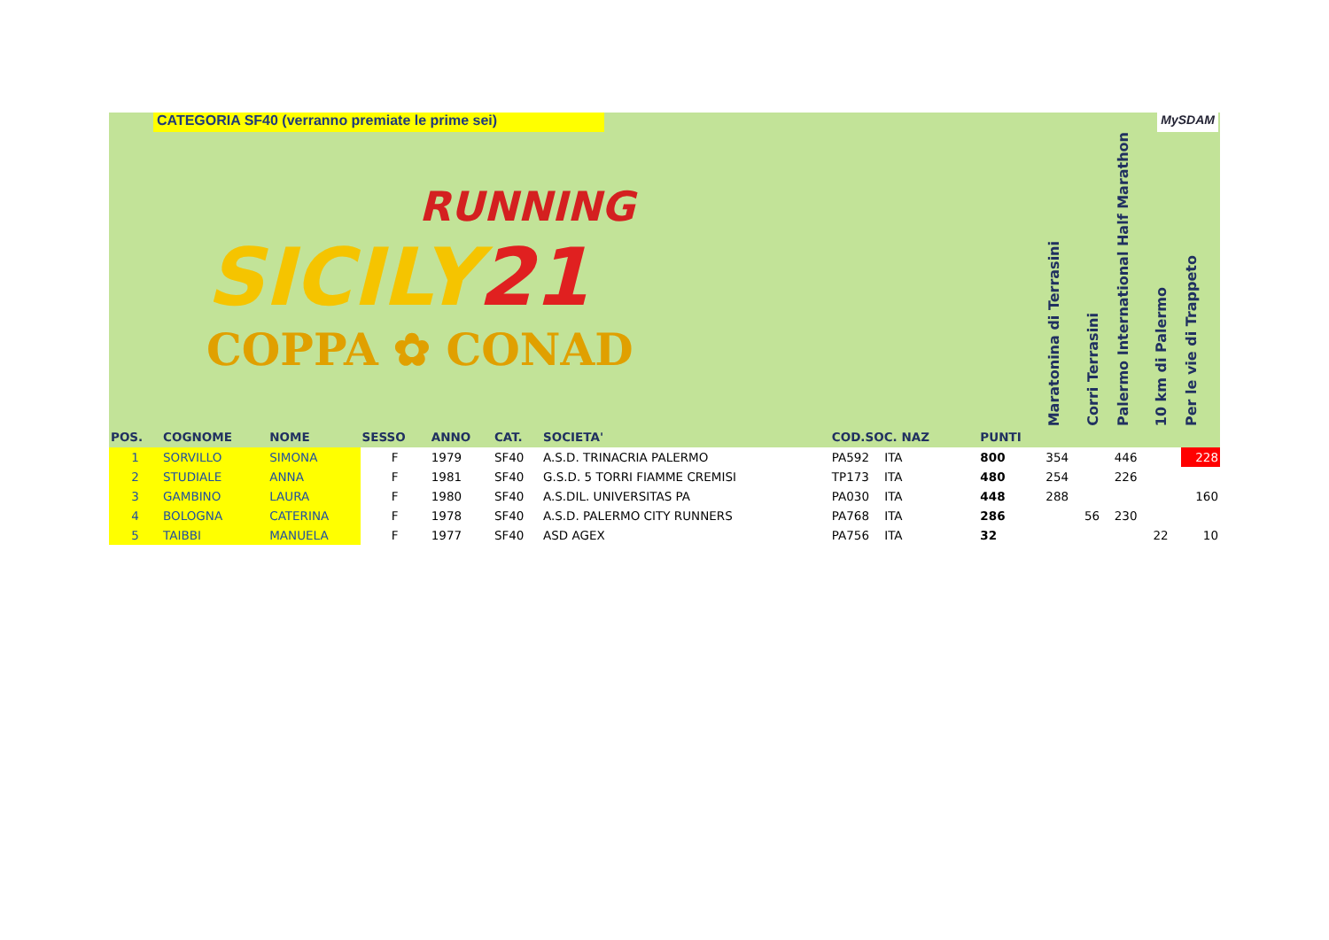CATEGORIA SF40 (verranno premiate le prime sei) MySDAM
| RUNNING SICILY 21 COPPA ✿ CONAD | | | | | | | | | Maratonina di Terrasini | Corri Terrasini | Palermo International Half Marathon | 10 km di Palermo | Per le vie di Trappeto |
| --- | --- | --- | --- | --- | --- | --- | --- | --- | --- | --- | --- | --- | --- |
| POS. | COGNOME | NOME | SESSO | ANNO | CAT. | SOCIETA' | COD.SOC. NAZ | PUNTI | | | | | |
| 1 | SORVILLO | SIMONA | F | 1979 | SF40 | A.S.D. TRINACRIA PALERMO | PA592 ITA | 800 | 354 | | 446 | | 228 |
| 2 | STUDIALE | ANNA | F | 1981 | SF40 | G.S.D. 5 TORRI FIAMME CREMISI | TP173 ITA | 480 | 254 | | 226 | | |
| 3 | GAMBINO | LAURA | F | 1980 | SF40 | A.S.DIL. UNIVERSITAS PA | PA030 ITA | 448 | 288 | | | | 160 |
| 4 | BOLOGNA | CATERINA | F | 1978 | SF40 | A.S.D. PALERMO CITY RUNNERS | PA768 ITA | 286 | | 56 | 230 | | |
| 5 | TAIBBI | MANUELA | F | 1977 | SF40 | ASD AGEX | PA756 ITA | 32 | | | | 22 | 10 |